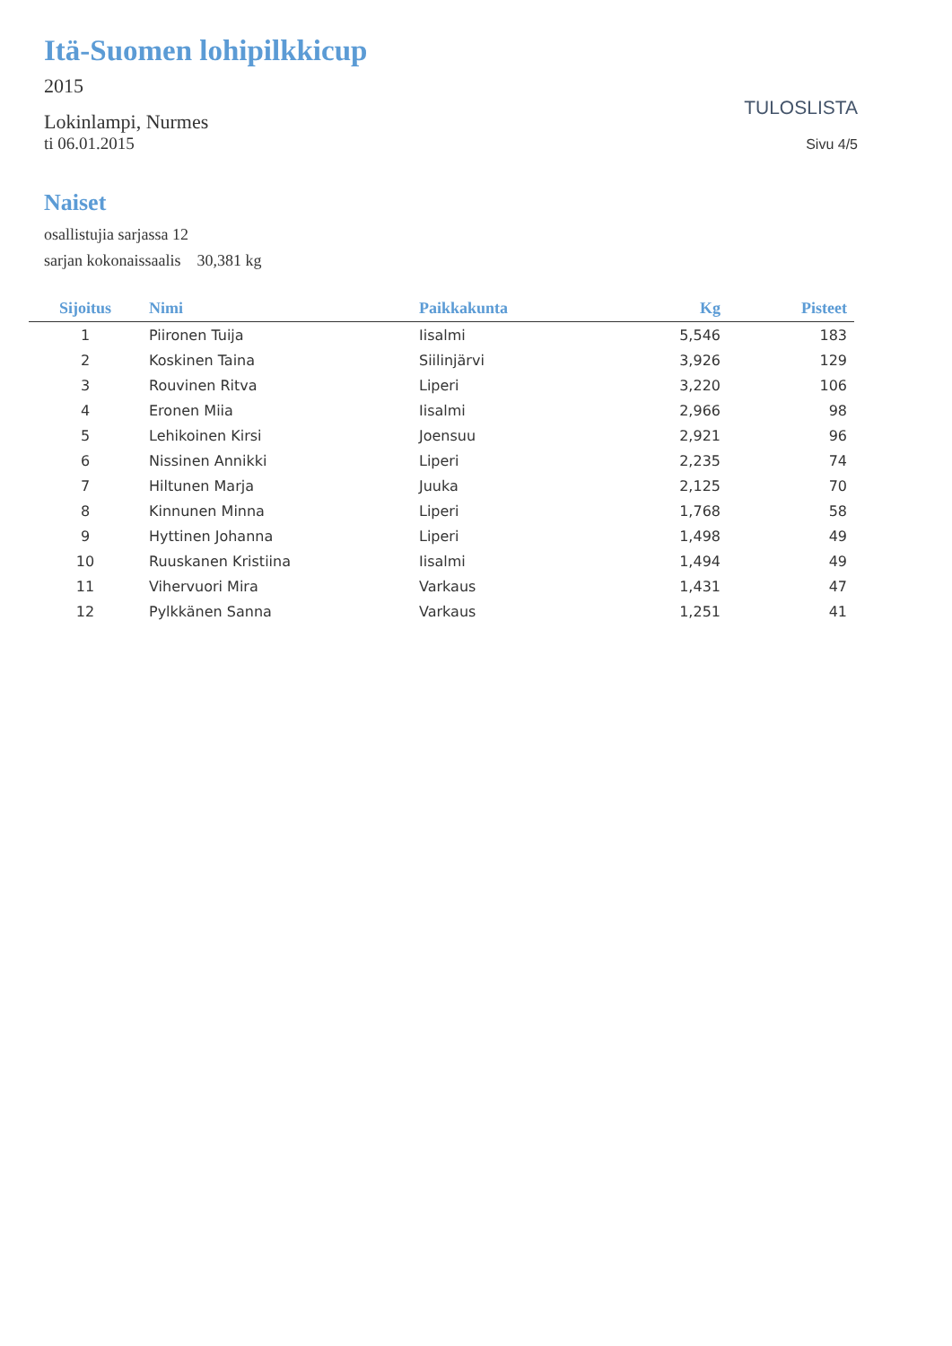Itä-Suomen lohipilkkicup
2015
Lokinlampi, Nurmes
ti 06.01.2015
TULOSLISTA
Sivu 4/5
Naiset
osallistujia sarjassa 12
sarjan kokonaissaalis 30,381 kg
| Sijoitus | Nimi | Paikkakunta | Kg | Pisteet |
| --- | --- | --- | --- | --- |
| 1 | Piironen Tuija | Iisalmi | 5,546 | 183 |
| 2 | Koskinen Taina | Siilinjärvi | 3,926 | 129 |
| 3 | Rouvinen Ritva | Liperi | 3,220 | 106 |
| 4 | Eronen Miia | Iisalmi | 2,966 | 98 |
| 5 | Lehikoinen Kirsi | Joensuu | 2,921 | 96 |
| 6 | Nissinen Annikki | Liperi | 2,235 | 74 |
| 7 | Hiltunen Marja | Juuka | 2,125 | 70 |
| 8 | Kinnunen Minna | Liperi | 1,768 | 58 |
| 9 | Hyttinen Johanna | Liperi | 1,498 | 49 |
| 10 | Ruuskanen Kristiina | Iisalmi | 1,494 | 49 |
| 11 | Vihervuori Mira | Varkaus | 1,431 | 47 |
| 12 | Pylkkänen Sanna | Varkaus | 1,251 | 41 |